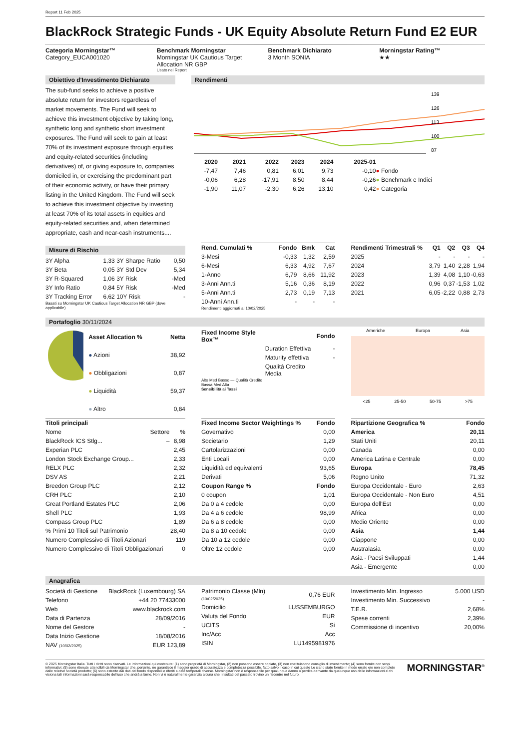Report 11 Feb 2025
BlackRock Strategic Funds - UK Equity Absolute Return Fund E2 EUR
Categoria Morningstar™
Category_EUCA001020
Benchmark Morningstar
Morningstar UK Cautious Target Allocation NR GBP
Usato nel Report
Benchmark Dichiarato
3 Month SONIA
Morningstar Rating™
★★
Obiettivo d'Investimento Dichiarato
The sub-fund seeks to achieve a positive absolute return for investors regardless of market movements. The Fund will seek to achieve this investment objective by taking long, synthetic long and synthetic short investment exposures. The Fund will seek to gain at least 70% of its investment exposure through equities and equity-related securities (including derivatives) of, or giving exposure to, companies domiciled in, or exercising the predominant part of their economic activity, or have their primary listing in the United Kingdom. The Fund will seek to achieve this investment objective by investing at least 70% of its total assets in equities and equity-related securities and, when determined appropriate, cash and near-cash instruments....
Rendimenti
139
126
113
100
87
| | 2020 | 2021 | 2022 | 2023 | 2024 | 2025-01 | |
| --- | --- | --- | --- | --- | --- | --- | --- |
| | -7,47 | 7,46 | 0,81 | 6,01 | 9,73 | -0,10 | ● Fondo |
| | -0,06 | 6,28 | -17,91 | 8,50 | 8,44 | -0,26 | ● Benchmark e Indici |
| | -1,90 | 11,07 | -2,30 | 6,26 | 13,10 | 0,42 | ● Categoria |
Misure di Rischio
| 3Y Alpha | 1,33 | 3Y Sharpe Ratio | 0,50 |
| 3Y Beta | 0,05 | 3Y Std Dev | 5,34 |
| 3Y R-Squared | 1,06 | 3Y Risk | -Med |
| 3Y Info Ratio | 0,84 | 5Y Risk | -Med |
| 3Y Tracking Error | 6,62 | 10Y Risk | - |
Basati su Morningstar UK Cautious Target Allocation NR GBP (dove applicabile)
| Rend. Cumulati % | Fondo | Bmk | Cat |
| --- | --- | --- | --- |
| 3-Mesi | -0,33 | 1,32 | 2,59 |
| 6-Mesi | 6,33 | 4,92 | 7,67 |
| 1-Anno | 6,79 | 8,66 | 11,92 |
| 3-Anni Ann.ti | 5,16 | 0,36 | 8,19 |
| 5-Anni Ann.ti | 2,73 | 0,19 | 7,13 |
| 10-Anni Ann.ti | - | - | - |
Rendimenti aggiornati al 10/02/2025
| Rendimenti Trimestrali % | Q1 | Q2 | Q3 | Q4 |
| --- | --- | --- | --- | --- |
| 2025 | - | - | - | - |
| 2024 | 3,79 | 1,40 | 2,28 | 1,94 |
| 2023 | 1,39 | 4,08 | 1,10 | -0,63 |
| 2022 | 0,96 | 0,37 | -1,53 | 1,02 |
| 2021 | 6,05 | -2,22 | 0,88 | 2,73 |
Portafoglio 30/11/2024
| Asset Allocation % | Netta |
| --- | --- |
| ● Azioni | 38,92 |
| ● Obbligazioni | 0,87 |
| ● Liquidità | 59,37 |
| ● Altro | 0,84 |
| Fixed Income Style Box™ | | Fondo |
| --- | --- | --- |
| | Duration Effettiva | - |
| | Maturity effettiva | - |
| | Qualità Credito Media | |
Alto Med Basso — Qualità Credito
Bassa Med Alta
Sensibilità ai Tassi
Americhe Europa Asia
<25 25-50 50-75 >75
| Titoli principali | | |
| --- | --- | --- |
| Nome | Settore | % |
| BlackRock ICS Stlg... | – | 8,98 |
| Experian PLC | | 2,45 |
| London Stock Exchange Group... | | 2,33 |
| RELX PLC | | 2,32 |
| DSV AS | | 2,21 |
| Breedon Group PLC | | 2,12 |
| CRH PLC | | 2,10 |
| Great Portland Estates PLC | | 2,06 |
| Shell PLC | | 1,93 |
| Compass Group PLC | | 1,89 |
| % Primi 10 Titoli sul Patrimonio | | 28,40 |
| Numero Complessivo di Titoli Azionari | | 119 |
| Numero Complessivo di Titoli Obbligazionari | | 0 |
| Fixed Income Sector Weightings % | Fondo |
| --- | --- |
| Governativo | 0,00 |
| Societario | 1,29 |
| Cartolarizzazioni | 0,00 |
| Enti Locali | 0,00 |
| Liquidità ed equivalenti | 93,65 |
| Derivati | 5,06 |
| Coupon Range % | Fondo |
| 0 coupon | 1,01 |
| Da 0 a 4 cedole | 0,00 |
| Da 4 a 6 cedole | 98,99 |
| Da 6 a 8 cedole | 0,00 |
| Da 8 a 10 cedole | 0,00 |
| Da 10 a 12 cedole | 0,00 |
| Oltre 12 cedole | 0,00 |
| Ripartizione Geografica % | Fondo |
| --- | --- |
| America | 20,11 |
| Stati Uniti | 20,11 |
| Canada | 0,00 |
| America Latina e Centrale | 0,00 |
| Europa | 78,45 |
| Regno Unito | 71,32 |
| Europa Occidentale - Euro | 2,63 |
| Europa Occidentale - Non Euro | 4,51 |
| Europa dell'Est | 0,00 |
| Africa | 0,00 |
| Medio Oriente | 0,00 |
| Asia | 1,44 |
| Giappone | 0,00 |
| Australasia | 0,00 |
| Asia - Paesi Sviluppati | 1,44 |
| Asia - Emergente | 0,00 |
Anagrafica
| Società di Gestione | BlackRock (Luxembourg) SA |
| Telefono | +44 20 77433000 |
| Web | www.blackrock.com |
| Data di Partenza | 28/09/2016 |
| Nome del Gestore | - |
| Data Inizio Gestione | 18/08/2016 |
| NAV (10/02/2025) | EUR 123,89 |
| Patrimonio Classe (Mln) (10/02/2025) | 0,76 EUR |
| Domicilio | LUSSEMBURGO |
| Valuta del Fondo | EUR |
| UCITS | Si |
| Inc/Acc | Acc |
| ISIN | LU1495981976 |
| Investimento Min. Ingresso | 5.000 USD |
| Investimento Min. Successivo | - |
| T.E.R. | 2,68% |
| Spese correnti | 2,39% |
| Commissione di incentivo | 20,00% |
© 2025 Morningstar Italia. Tutti i diritti sono riservati. Le informazioni qui contenute: (1) sono proprietà di Morningstar, (2) non possono essere copiate, (3) non costituiscono consiglio di investimento; (4) sono fornite con scopi informativi; (5) sono ritenute attendibili da Morningstar che, pertanto, ne garantisce il maggior grado di accuratezza e completezza possibile, fatto salvo il caso in cui queste Le siano state fornite in modo errato e/o non completo dalle relative società prodotto; (6) sono estratte dai dati del fondo disponibili e riferiti a date temporali diverse. Morningstar non è responsabile per qualunque danno o perdita derivante da qualunque uso delle informazioni e chi visiona tali informazioni sarà responsabile dell'uso che andrà a farne. Non vi è naturalmente garanzia alcuna che i risultati del passato trovino un riscontro nel futuro.
MORNINGSTAR<sup>®</sup>